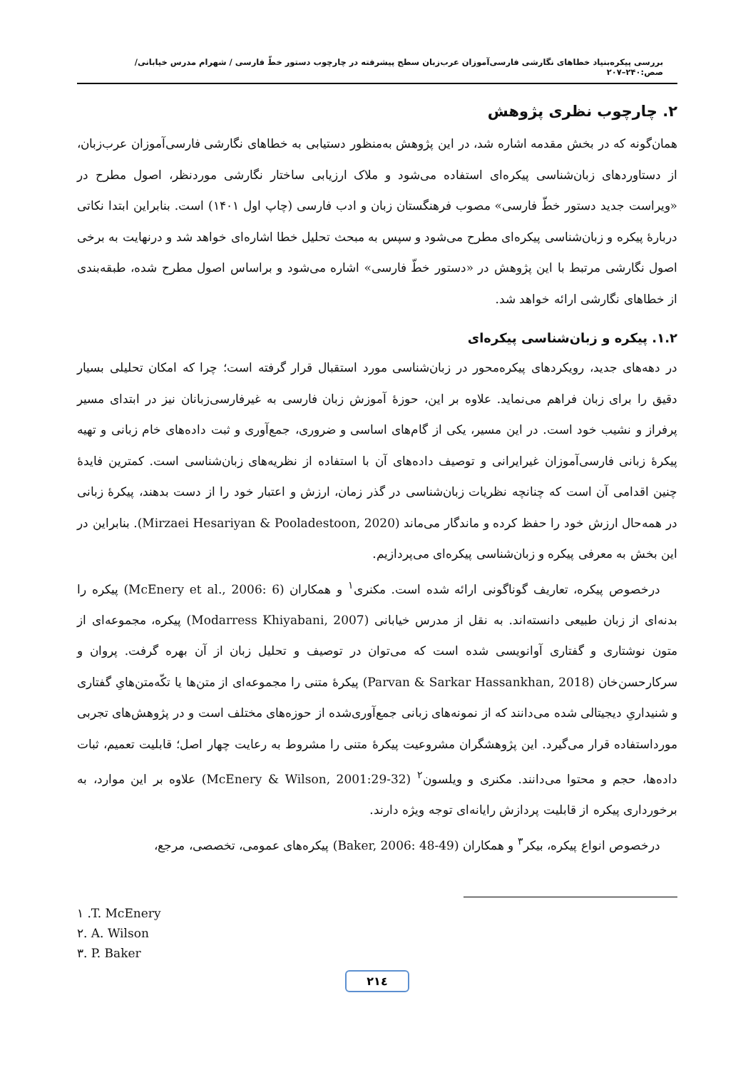بررسی پیکره‌بنیاد خطاهای نگارشی فارسی‌آموزان عرب‌زبان سطح پیشرفته در چارچوب دستور خطّ فارسی / شهرام مدرس خیابانی/ صص:۲۴۰–۲۰۷
۲. چارچوب نظری پژوهش
همان‌گونه که در بخش مقدمه اشاره شد، در این پژوهش به‌منظور دستیابی به خطاهای نگارشی فارسی‌آموزان عرب‌زبان، از دستاوردهای زبان‌شناسی پیکره‌ای استفاده می‌شود و ملاک ارزیابی ساختار نگارشی موردنظر، اصول مطرح در «ویراست جدید دستور خطّ فارسی» مصوب فرهنگستان زبان و ادب فارسی (چاپ اول ۱۴۰۱) است. بنابراین ابتدا نکاتی دربارۀ پیکره و زبان‌شناسی پیکره‌ای مطرح می‌شود و سپس به مبحث تحلیل خطا اشاره‌ای خواهد شد و درنهایت به برخی اصول نگارشی مرتبط با این پژوهش در «دستور خطّ فارسی» اشاره می‌شود و براساس اصول مطرح شده، طبقه‌بندی از خطاهای نگارشی ارائه خواهد شد.
۱.۲. پیکره و زبان‌شناسی پیکره‌ای
در دهه‌های جدید، رویکردهای پیکره‌محور در زبان‌شناسی مورد استقبال قرار گرفته است؛ چرا که امکان تحلیلی بسیار دقیق را برای زبان فراهم می‌نماید. علاوه بر این، حوزۀ آموزش زبان فارسی به غیرفارسی‌زبانان نیز در ابتدای مسیر پرفراز و نشیب خود است. در این مسیر، یکی از گام‌های اساسی و ضروری، جمع‌آوری و ثبت داده‌های خام زبانی و تهیه پیکرۀ زبانی فارسی‌آموزان غیرایرانی و توصیف داده‌های آن با استفاده از نظریه‌های زبان‌شناسی است. کمترین فایدۀ چنین اقدامی آن است که چنانچه نظریات زبان‌شناسی در گذر زمان، ارزش و اعتبار خود را از دست بدهند، پیکرۀ زبانی در همه‌حال ارزش خود را حفظ کرده و ماندگار می‌ماند (Mirzaei Hesariyan & Pooladestoon, 2020). بنابراین در این بخش به معرفی پیکره و زبان‌شناسی پیکره‌ای می‌پردازیم.
درخصوص پیکره، تعاریف گوناگونی ارائه شده است. مکنری<sup>۱</sup> و همکاران (McEnery et al., 2006: 6) پیکره را بدنه‌ای از زبان طبیعی دانسته‌اند. به نقل از مدرس خیابانی (Modarress Khiyabani, 2007) پیکره، مجموعه‌ای از متون نوشتاری و گفتاری آوانویسی شده است که می‌توان در توصیف و تحلیل زبان از آن بهره گرفت. پروان و سرکارحسن‌خان (Parvan & Sarkar Hassankhan, 2018) پیکرۀ متنی را مجموعه‌ای از متن‌ها یا تکّه‌متن‌هایِ گفتاری و شنیداریِ دیجیتالی شده می‌دانند که از نمونه‌های زبانی جمع‌آوری‌شده از حوزه‌های مختلف است و در پژوهش‌های تجربی مورداستفاده قرار می‌گیرد. این پژوهشگران مشروعیت پیکرۀ متنی را مشروط به رعایت چهار اصل؛ قابلیت تعمیم، ثبات داده‌ها، حجم و محتوا می‌دانند. مکنری و ویلسون<sup>۲</sup> (McEnery & Wilson, 2001:29-32) علاوه بر این موارد، به برخورداری پیکره از قابلیت پردازش رایانه‌ای توجه ویژه دارند.
درخصوص انواع پیکره، بیکر<sup>۳</sup> و همکاران (Baker, 2006: 48-49) پیکره‌های عمومی، تخصصی، مرجع،
۱ .T. McEnery
۲. A. Wilson
۳. P. Baker
۲۱٤